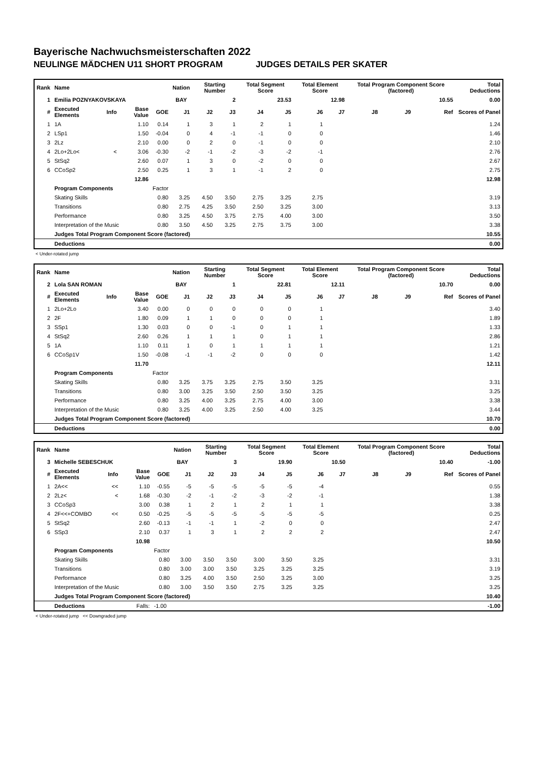Bayerische Nachwuchsmeisterschaften 2022
NEULINGE MÄDCHEN U11 SHORT PROGRAM JUDGES DETAILS PER SKATER
| Rank | Name | | | | Nation | Starting Number | | Total Segment Score | | Total Element Score | | Total Program Component Score (factored) | | | Total Deductions |
| --- | --- | --- | --- | --- | --- | --- | --- | --- | --- | --- | --- | --- | --- | --- | --- |
| 1 | Emilia POZNYAKOVSKAYA | | | | BAY | 2 | | 23.53 | | 12.98 | | 10.55 | | | 0.00 |
| # | Executed Elements | Info | Base Value | GOE | J1 | J2 | J3 | J4 | J5 | J6 | J7 | J8 | J9 | Ref | Scores of Panel |
| 1 | 1A | | 1.10 | 0.14 | 1 | 3 | 1 | 2 | 1 | 1 | | | | | 1.24 |
| 2 | LSp1 | | 1.50 | -0.04 | 0 | 4 | -1 | -1 | 0 | 0 | | | | | 1.46 |
| 3 | 2Lz | | 2.10 | 0.00 | 0 | 2 | 0 | -1 | 0 | 0 | | | | | 2.10 |
| 4 | 2Lo+2Lo< | < | 3.06 | -0.30 | -2 | -1 | -2 | -3 | -2 | -1 | | | | | 2.76 |
| 5 | StSq2 | | 2.60 | 0.07 | 1 | 3 | 0 | -2 | 0 | 0 | | | | | 2.67 |
| 6 | CCoSp2 | | 2.50 | 0.25 | 1 | 3 | 1 | -1 | 2 | 0 | | | | | 2.75 |
| | | | 12.86 | | | | | | | | | | | | 12.98 |
| | Program Components | | | Factor | | | | | | | | | | | |
| | Skating Skills | | | 0.80 | 3.25 | 4.50 | 3.50 | 2.75 | 3.25 | 2.75 | | | | | 3.19 |
| | Transitions | | | 0.80 | 2.75 | 4.25 | 3.50 | 2.50 | 3.25 | 3.00 | | | | | 3.13 |
| | Performance | | | 0.80 | 3.25 | 4.50 | 3.75 | 2.75 | 4.00 | 3.00 | | | | | 3.50 |
| | Interpretation of the Music | | | 0.80 | 3.50 | 4.50 | 3.25 | 2.75 | 3.75 | 3.00 | | | | | 3.38 |
| | Judges Total Program Component Score (factored) | | | | | | | | | | | | | | 10.55 |
| | Deductions | | | | | | | | | | | | | | 0.00 |
< Under-rotated jump
| Rank | Name | | | | Nation | Starting Number | | Total Segment Score | | Total Element Score | | Total Program Component Score (factored) | | | Total Deductions |
| --- | --- | --- | --- | --- | --- | --- | --- | --- | --- | --- | --- | --- | --- | --- | --- |
| 2 | Lola SAN ROMAN | | | | BAY | 1 | | 22.81 | | 12.11 | | 10.70 | | | 0.00 |
| # | Executed Elements | Info | Base Value | GOE | J1 | J2 | J3 | J4 | J5 | J6 | J7 | J8 | J9 | Ref | Scores of Panel |
| 1 | 2Lo+2Lo | | 3.40 | 0.00 | 0 | 0 | 0 | 0 | 0 | 1 | | | | | 3.40 |
| 2 | 2F | | 1.80 | 0.09 | 1 | 1 | 0 | 0 | 0 | 1 | | | | | 1.89 |
| 3 | SSp1 | | 1.30 | 0.03 | 0 | 0 | -1 | 0 | 1 | 1 | | | | | 1.33 |
| 4 | StSq2 | | 2.60 | 0.26 | 1 | 1 | 1 | 0 | 1 | 1 | | | | | 2.86 |
| 5 | 1A | | 1.10 | 0.11 | 1 | 0 | 1 | 1 | 1 | 1 | | | | | 1.21 |
| 6 | CCoSp1V | | 1.50 | -0.08 | -1 | -1 | -2 | 0 | 0 | 0 | | | | | 1.42 |
| | | | 11.70 | | | | | | | | | | | | 12.11 |
| | Program Components | | | Factor | | | | | | | | | | | |
| | Skating Skills | | | 0.80 | 3.25 | 3.75 | 3.25 | 2.75 | 3.50 | 3.25 | | | | | 3.31 |
| | Transitions | | | 0.80 | 3.00 | 3.25 | 3.50 | 2.50 | 3.50 | 3.25 | | | | | 3.25 |
| | Performance | | | 0.80 | 3.25 | 4.00 | 3.25 | 2.75 | 4.00 | 3.00 | | | | | 3.38 |
| | Interpretation of the Music | | | 0.80 | 3.25 | 4.00 | 3.25 | 2.50 | 4.00 | 3.25 | | | | | 3.44 |
| | Judges Total Program Component Score (factored) | | | | | | | | | | | | | | 10.70 |
| | Deductions | | | | | | | | | | | | | | 0.00 |
| Rank | Name | | | | Nation | Starting Number | | Total Segment Score | | Total Element Score | | Total Program Component Score (factored) | | | Total Deductions |
| --- | --- | --- | --- | --- | --- | --- | --- | --- | --- | --- | --- | --- | --- | --- | --- |
| 3 | Michelle SEBESCHUK | | | | BAY | 3 | | 19.90 | | 10.50 | | 10.40 | | | -1.00 |
| # | Executed Elements | Info | Base Value | GOE | J1 | J2 | J3 | J4 | J5 | J6 | J7 | J8 | J9 | Ref | Scores of Panel |
| 1 | 2A<< | << | 1.10 | -0.55 | -5 | -5 | -5 | -5 | -5 | -4 | | | | | 0.55 |
| 2 | 2Lz< | < | 1.68 | -0.30 | -2 | -1 | -2 | -3 | -2 | -1 | | | | | 1.38 |
| 3 | CCoSp3 | | 3.00 | 0.38 | 1 | 2 | 1 | 2 | 1 | 1 | | | | | 3.38 |
| 4 | 2F<<+COMBO | << | 0.50 | -0.25 | -5 | -5 | -5 | -5 | -5 | -5 | | | | | 0.25 |
| 5 | StSq2 | | 2.60 | -0.13 | -1 | -1 | 1 | -2 | 0 | 0 | | | | | 2.47 |
| 6 | SSp3 | | 2.10 | 0.37 | 1 | 3 | 1 | 2 | 2 | 2 | | | | | 2.47 |
| | | | 10.98 | | | | | | | | | | | | 10.50 |
| | Program Components | | | Factor | | | | | | | | | | | |
| | Skating Skills | | | 0.80 | 3.00 | 3.50 | 3.50 | 3.00 | 3.50 | 3.25 | | | | | 3.31 |
| | Transitions | | | 0.80 | 3.00 | 3.00 | 3.50 | 3.25 | 3.25 | 3.25 | | | | | 3.19 |
| | Performance | | | 0.80 | 3.25 | 4.00 | 3.50 | 2.50 | 3.25 | 3.00 | | | | | 3.25 |
| | Interpretation of the Music | | | 0.80 | 3.00 | 3.50 | 3.50 | 2.75 | 3.25 | 3.25 | | | | | 3.25 |
| | Judges Total Program Component Score (factored) | | | | | | | | | | | | | | 10.40 |
| | Deductions | | Falls: | -1.00 | | | | | | | | | | | -1.00 |
< Under-rotated jump << Downgraded jump